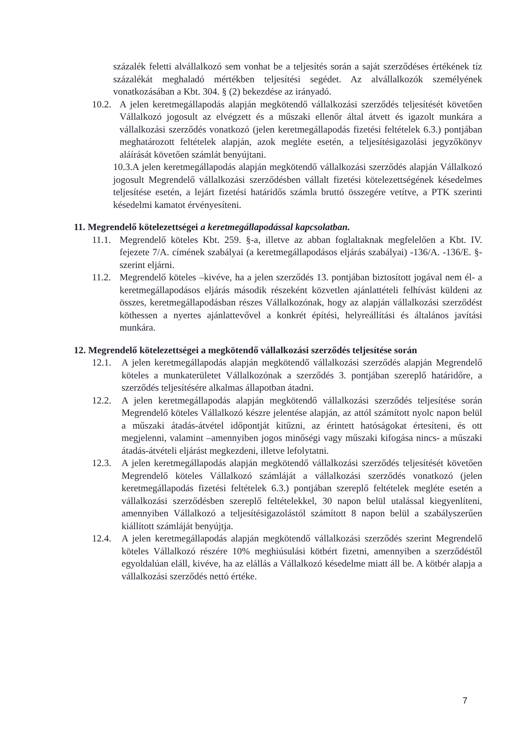százalék feletti alvállalkozó sem vonhat be a teljesítés során a saját szerződéses értékének tíz százalékát meghaladó mértékben teljesítési segédet. Az alvállalkozók személyének vonatkozásában a Kbt. 304. § (2) bekezdése az irányadó.
10.2.
A jelen keretmegállapodás alapján megkötendő vállalkozási szerződés teljesítését követően Vállalkozó jogosult az elvégzett és a műszaki ellenőr által átvett és igazolt munkára a vállalkozási szerződés vonatkozó (jelen keretmegállapodás fizetési feltételek 6.3.) pontjában meghatározott feltételek alapján, azok megléte esetén, a teljesítésigazolási jegyzőkönyv aláírását követően számlát benyújtani.
10.3.A jelen keretmegállapodás alapján megkötendő vállalkozási szerződés alapján Vállalkozó jogosult Megrendelő vállalkozási szerződésben vállalt fizetési kötelezettségének késedelmes teljesítése esetén, a lejárt fizetési határidős számla bruttó összegére vetítve, a PTK szerinti késedelmi kamatot érvényesíteni.
11. Megrendelő kötelezettségei a keretmegállapodással kapcsolatban.
11.1.
Megrendelő köteles Kbt. 259. §-a, illetve az abban foglaltaknak megfelelően a Kbt. IV. fejezete 7/A. címének szabályai (a keretmegállapodásos eljárás szabályai) -136/A. -136/E. §- szerint eljárni.
11.2.
Megrendelő köteles –kivéve, ha a jelen szerződés 13. pontjában biztosított jogával nem él- a keretmegállapodásos eljárás második részeként közvetlen ajánlattételi felhívást küldeni az összes, keretmegállapodásban részes Vállalkozónak, hogy az alapján vállalkozási szerződést köthessen a nyertes ajánlattevővel a konkrét építési, helyreállítási és általános javítási munkára.
12. Megrendelő kötelezettségei a megkötendő vállalkozási szerződés teljesítése során
12.1. A jelen keretmegállapodás alapján megkötendő vállalkozási szerződés alapján Megrendelő köteles a munkaterületet Vállalkozónak a szerződés 3. pontjában szereplő határidőre, a szerződés teljesítésére alkalmas állapotban átadni.
12.2. A jelen keretmegállapodás alapján megkötendő vállalkozási szerződés teljesítése során Megrendelő köteles Vállalkozó készre jelentése alapján, az attól számított nyolc napon belül a műszaki átadás-átvétel időpontját kitűzni, az érintett hatóságokat értesíteni, és ott megjelenni, valamint –amennyiben jogos minőségi vagy műszaki kifogása nincs- a műszaki átadás-átvételi eljárást megkezdeni, illetve lefolytatni.
12.3. A jelen keretmegállapodás alapján megkötendő vállalkozási szerződés teljesítését követően Megrendelő köteles Vállalkozó számláját a vállalkozási szerződés vonatkozó (jelen keretmegállapodás fizetési feltételek 6.3.) pontjában szereplő feltételek megléte esetén a vállalkozási szerződésben szereplő feltételekkel, 30 napon belül utalással kiegyenlíteni, amennyiben Vállalkozó a teljesítésigazolástól számított 8 napon belül a szabályszerűen kiállított számláját benyújtja.
12.4. A jelen keretmegállapodás alapján megkötendő vállalkozási szerződés szerint Megrendelő köteles Vállalkozó részére 10% meghiúsulási kötbért fizetni, amennyiben a szerződéstől egyoldalúan eláll, kivéve, ha az elállás a Vállalkozó késedelme miatt áll be. A kötbér alapja a vállalkozási szerződés nettó értéke.
7